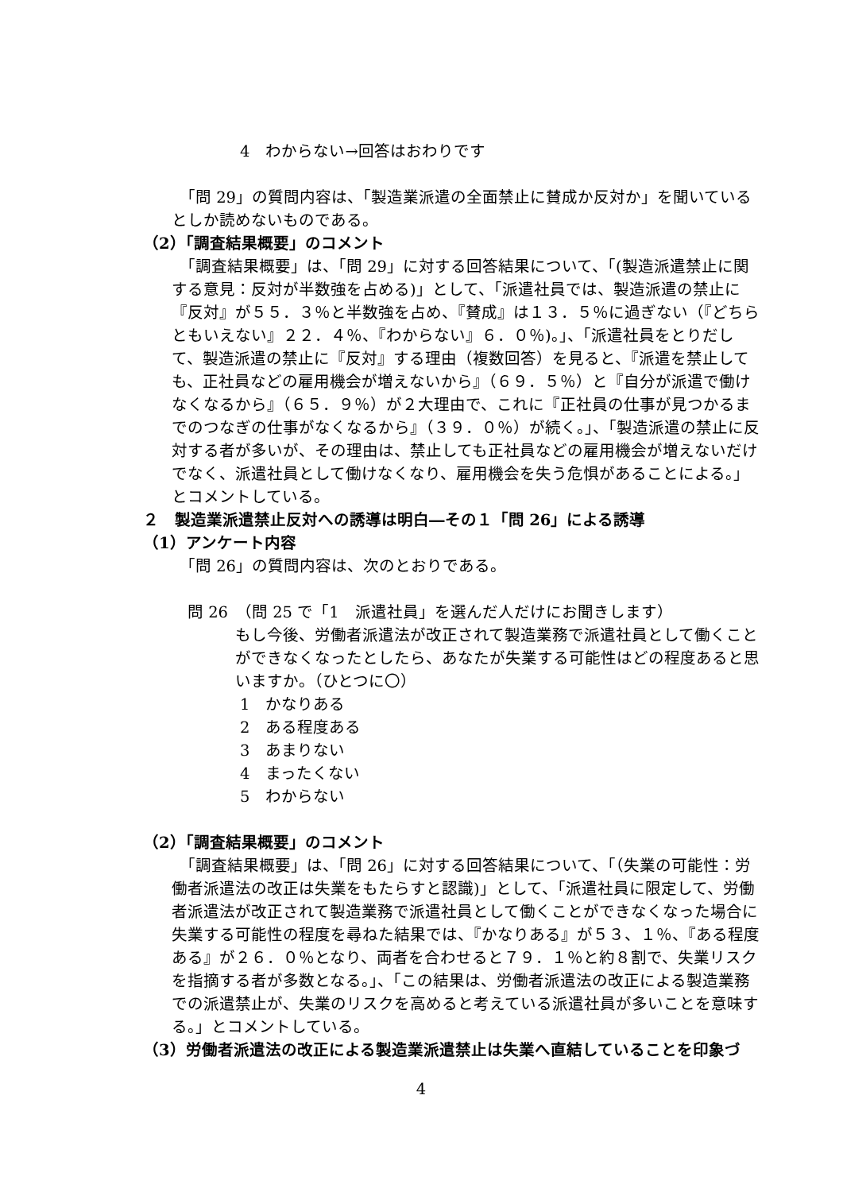4　わからない→回答はおわりです
　「問 29」の質問内容は、「製造業派遣の全面禁止に賛成か反対か」を聞いているとしか読めないものである。
（2）「調査結果概要」のコメント
　「調査結果概要」は、「問 29」に対する回答結果について、「(製造派遣禁止に関する意見：反対が半数強を占める)」として、「派遣社員では、製造派遣の禁止に『反対』が５５．３％と半数強を占め、『賛成』は１３．５％に過ぎない（『どちらともいえない』２２．４％、『わからない』６．０％)。」、「派遣社員をとりだして、製造派遣の禁止に『反対』する理由（複数回答）を見ると、『派遣を禁止しても、正社員などの雇用機会が増えないから』（６９．５％）と『自分が派遣で働けなくなるから』（６５．９％）が２大理由で、これに『正社員の仕事が見つかるまでのつなぎの仕事がなくなるから』（３９．０％）が続く。」、「製造派遣の禁止に反対する者が多いが、その理由は、禁止しても正社員などの雇用機会が増えないだけでなく、派遣社員として働けなくなり、雇用機会を失う危惧があることによる。」とコメントしている。
２　製造業派遣禁止反対への誘導は明白―その１「問 26」による誘導
（1）アンケート内容
　「問 26」の質問内容は、次のとおりである。
問 26　（問 25 で「1　派遣社員」を選んだ人だけにお聞きします）
もし今後、労働者派遣法が改正されて製造業務で派遣社員として働くことができなくなったとしたら、あなたが失業する可能性はどの程度あると思いますか。（ひとつに〇）
1　かなりある
2　ある程度ある
3　あまりない
4　まったくない
5　わからない
（2）「調査結果概要」のコメント
　「調査結果概要」は、「問 26」に対する回答結果について、「（失業の可能性：労働者派遣法の改正は失業をもたらすと認識)」として、「派遣社員に限定して、労働者派遣法が改正されて製造業務で派遣社員として働くことができなくなった場合に失業する可能性の程度を尋ねた結果では、『かなりある』が５３、１％、『ある程度ある』が２６．０％となり、両者を合わせると７９．１％と約８割で、失業リスクを指摘する者が多数となる。」、「この結果は、労働者派遣法の改正による製造業務での派遣禁止が、失業のリスクを高めると考えている派遣社員が多いことを意味する。」とコメントしている。
（3）労働者派遣法の改正による製造業派遣禁止は失業へ直結していることを印象づ
4